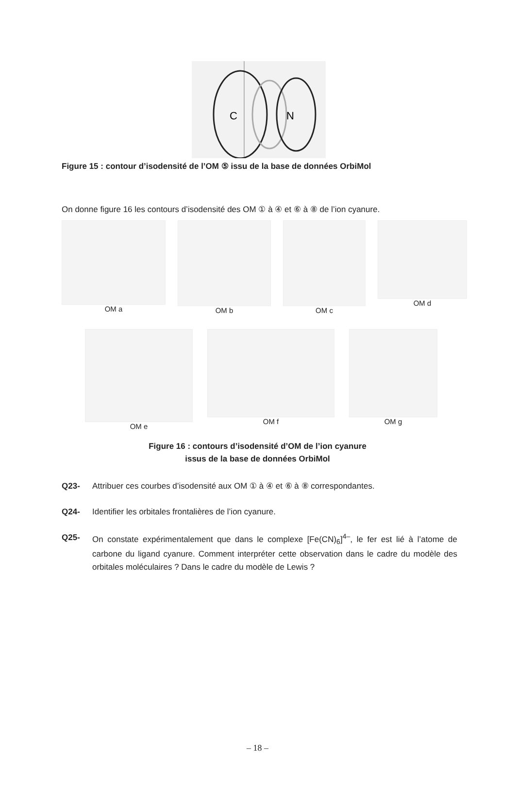C
N
Figure 15 : contour d’isodensité de l’OM ⑤ issu de la base de données OrbiMol
On donne figure 16 les contours d’isodensité des OM ① à ④ et ⑥ à ⑧ de l’ion cyanure.
OM a OM b OM c OM d
OM e OM f OM g
Figure 16 : contours d’isodensité d’OM de l’ion cyanure
issus de la base de données OrbiMol
Q23- Attribuer ces courbes d’isodensité aux OM ① à ④ et ⑥ à ⑧ correspondantes.
Q24- Identifier les orbitales frontalières de l’ion cyanure.
Q25- On constate expérimentalement que dans le complexe [Fe(CN)<sub>6</sub>]<sup>4–</sup>, le fer est lié à l’atome de carbone du ligand cyanure. Comment interpréter cette observation dans le cadre du modèle des orbitales moléculaires ? Dans le cadre du modèle de Lewis ?
– 18 –